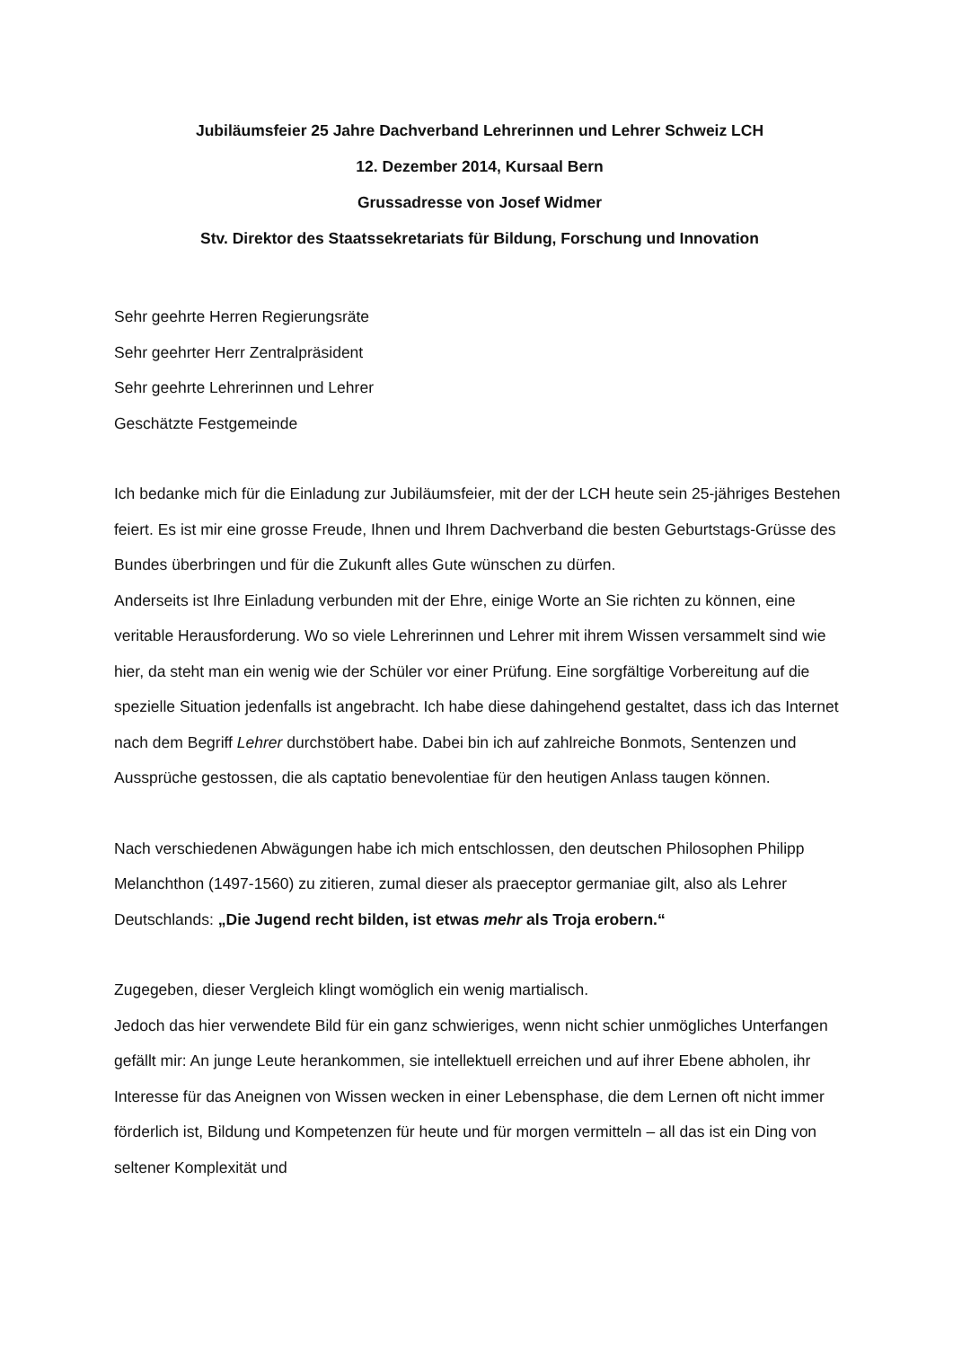Jubiläumsfeier 25 Jahre Dachverband Lehrerinnen und Lehrer Schweiz LCH
12. Dezember 2014, Kursaal Bern
Grussadresse von Josef Widmer
Stv. Direktor des Staatssekretariats für Bildung, Forschung und Innovation
Sehr geehrte Herren Regierungsräte
Sehr geehrter Herr Zentralpräsident
Sehr geehrte Lehrerinnen und Lehrer
Geschätzte Festgemeinde
Ich bedanke mich für die Einladung zur Jubiläumsfeier, mit der der LCH heute sein 25-jähriges Bestehen feiert. Es ist mir eine grosse Freude, Ihnen und Ihrem Dachverband die besten Geburtstags-Grüsse des Bundes überbringen und für die Zukunft alles Gute wünschen zu dürfen.
Anderseits ist Ihre Einladung verbunden mit der Ehre, einige Worte an Sie richten zu können, eine veritable Herausforderung. Wo so viele Lehrerinnen und Lehrer mit ihrem Wissen versammelt sind wie hier, da steht man ein wenig wie der Schüler vor einer Prüfung. Eine sorgfältige Vorbereitung auf die spezielle Situation jedenfalls ist angebracht. Ich habe diese dahingehend gestaltet, dass ich das Internet nach dem Begriff Lehrer durchstöbert habe. Dabei bin ich auf zahlreiche Bonmots, Sentenzen und Aussprüche gestossen, die als captatio benevolentiae für den heutigen Anlass taugen können.
Nach verschiedenen Abwägungen habe ich mich entschlossen, den deutschen Philosophen Philipp Melanchthon (1497-1560) zu zitieren, zumal dieser als praeceptor germaniae gilt, also als Lehrer Deutschlands: „Die Jugend recht bilden, ist etwas mehr als Troja erobern.“
Zugegeben, dieser Vergleich klingt womöglich ein wenig martialisch.
Jedoch das hier verwendete Bild für ein ganz schwieriges, wenn nicht schier unmögliches Unterfangen gefällt mir: An junge Leute herankommen, sie intellektuell erreichen und auf ihrer Ebene abholen, ihr Interesse für das Aneignen von Wissen wecken in einer Lebensphase, die dem Lernen oft nicht immer förderlich ist, Bildung und Kompetenzen für heute und für morgen vermitteln – all das ist ein Ding von seltener Komplexität und